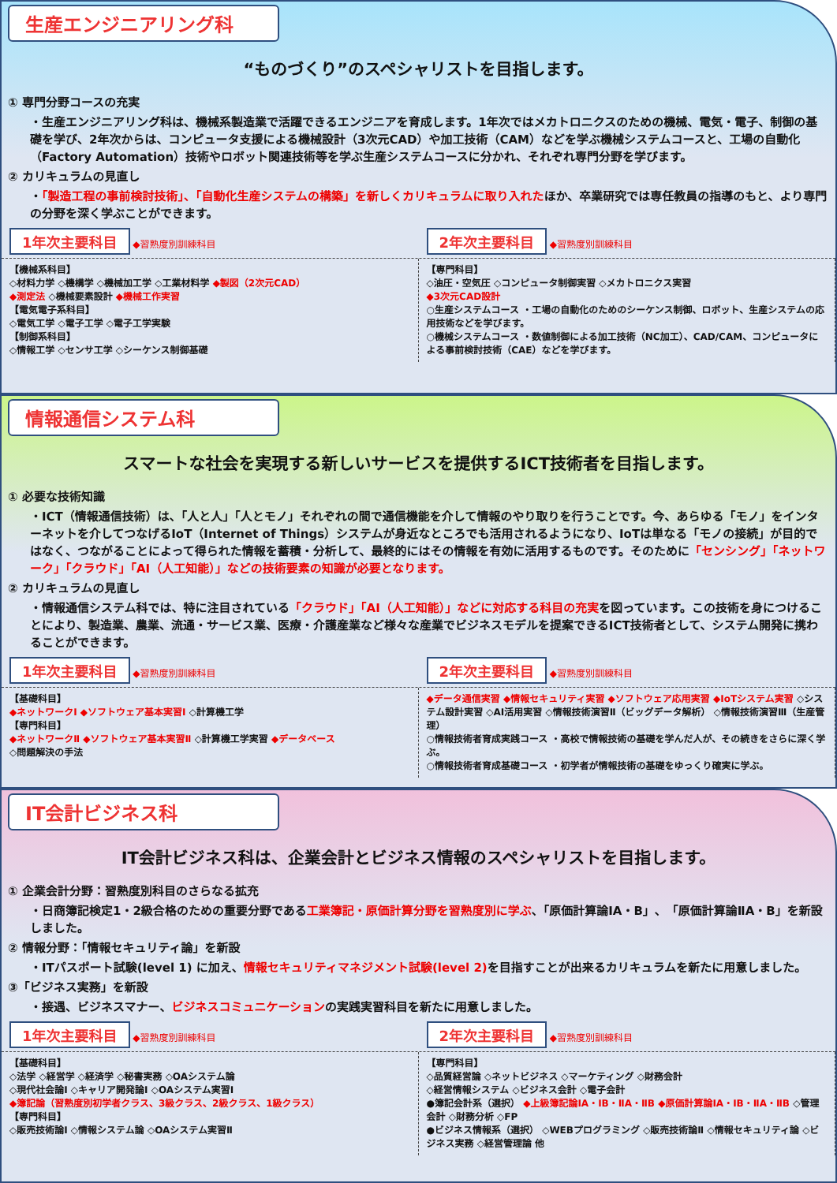生産エンジニアリング科
“ものづくり”のスペシャリストを目指します。
① 専門分野コースの充実
・生産エンジニアリング科は、機械系製造業で活躍できるエンジニアを育成します。1年次ではメカトロニクスのための機械、電気・電子、制御の基礎を学び、2年次からは、コンピュータ支援による機械設計（3次元CAD）や加工技術（CAM）などを学ぶ機械システムコースと、工場の自動化（Factory Automation）技術やロボット関連技術等を学ぶ生産システムコースに分かれ、それぞれ専門分野を学びます。
② カリキュラムの見直し
・「製造工程の事前検討技術」、「自動化生産システムの構築」を新しくカリキュラムに取り入れたほか、卒業研究では専任教員の指導のもと、より専門の分野を深く学ぶことができます。
1年次主要科目 ◆習熟度別訓練科目
2年次主要科目 ◆習熟度別訓練科目
【機械系科目】
◇材料力学 ◇機構学 ◇機械加工学 ◇工業材料学 ◆製図（2次元CAD）
◆測定法 ◇機械要素設計 ◆機械工作実習
【電気電子系科目】
◇電気工学 ◇電子工学 ◇電子工学実験
【制御系科目】
◇情報工学 ◇センサ工学 ◇シーケンス制御基礎
【専門科目】
◇油圧・空気圧 ◇コンピュータ制御実習 ◇メカトロニクス実習
◆3次元CAD設計
○生産システムコース ・工場の自動化のためのシーケンス制御、ロボット、生産システムの応用技術などを学びます。
○機械システムコース ・数値制御による加工技術（NC加工）、CAD/CAM、コンピュータによる事前検討技術（CAE）などを学びます。
情報通信システム科
スマートな社会を実現する新しいサービスを提供するICT技術者を目指します。
① 必要な技術知識
・ICT（情報通信技術）は、「人と人」「人とモノ」それぞれの間で通信機能を介して情報のやり取りを行うことです。今、あらゆる「モノ」をインターネットを介してつなげるIoT（Internet of Things）システムが身近なところでも活用されるようになり、IoTは単なる「モノの接続」が目的ではなく、つながることによって得られた情報を蓄積・分析して、最終的にはその情報を有効に活用するものです。そのために「センシング」「ネットワーク」「クラウド」「AI（人工知能）」などの技術要素の知識が必要となります。
② カリキュラムの見直し
・情報通信システム科では、特に注目されている「クラウド」「AI（人工知能）」などに対応する科目の充実を図っています。この技術を身につけることにより、製造業、農業、流通・サービス業、医療・介護産業など様々な産業でビジネスモデルを提案できるICT技術者として、システム開発に携わることができます。
1年次主要科目 ◆習熟度別訓練科目
2年次主要科目 ◆習熟度別訓練科目
【基礎科目】
◆ネットワークⅠ ◆ソフトウェア基本実習Ⅰ ◇計算機工学
【専門科目】
◆ネットワークⅡ ◆ソフトウェア基本実習Ⅱ ◇計算機工学実習 ◆データベース
◇問題解決の手法
◆データ通信実習 ◆情報セキュリティ実習 ◆ソフトウェア応用実習 ◆IoTシステム実習 ◇システム設計実習 ◇AI活用実習 ◇情報技術演習Ⅱ（ビッグデータ解析） ◇情報技術演習Ⅲ（生産管理）
○情報技術者育成実践コース ・高校で情報技術の基礎を学んだ人が、その続きをさらに深く学ぶ。
○情報技術者育成基礎コース ・初学者が情報技術の基礎をゆっくり確実に学ぶ。
IT会計ビジネス科
IT会計ビジネス科は、企業会計とビジネス情報のスペシャリストを目指します。
① 企業会計分野：習熟度別科目のさらなる拡充
・日商簿記検定1・2級合格のための重要分野である工業簿記・原価計算分野を習熟度別に学ぶ、「原価計算論ⅠA・B」、「原価計算論ⅡA・B」を新設しました。
② 情報分野：「情報セキュリティ論」を新設
・ITパスポート試験(level 1) に加え、情報セキュリティマネジメント試験(level 2) を目指すことが出来るカリキュラムを新たに用意しました。
③「ビジネス実務」を新設
・接遇、ビジネスマナー、ビジネスコミュニケーションの実践実習科目を新たに用意しました。
1年次主要科目 ◆習熟度別訓練科目
2年次主要科目 ◆習熟度別訓練科目
【基礎科目】
◇法学 ◇経営学 ◇経済学 ◇秘書実務 ◇OAシステム論
◇現代社会論Ⅰ ◇キャリア開発論Ⅰ ◇OAシステム実習Ⅰ
◆簿記論（習熟度別初学者クラス、3級クラス、2級クラス、1級クラス）
【専門科目】
◇販売技術論Ⅰ ◇情報システム論 ◇OAシステム実習Ⅱ
【専門科目】
◇品質経営論 ◇ネットビジネス ◇マーケティング ◇財務会計
◇経営情報システム ◇ビジネス会計 ◇電子会計
●簿記会計系（選択） ◆上級簿記論ⅠA・ⅠB・ⅡA・ⅡB ◆原価計算論ⅠA・ⅠB・ⅡA・ⅡB ◇管理会計 ◇財務分析 ◇FP
●ビジネス情報系（選択） ◇WEBプログラミング ◇販売技術論Ⅱ ◇情報セキュリティ論 ◇ビジネス実務 ◇経営管理論 他